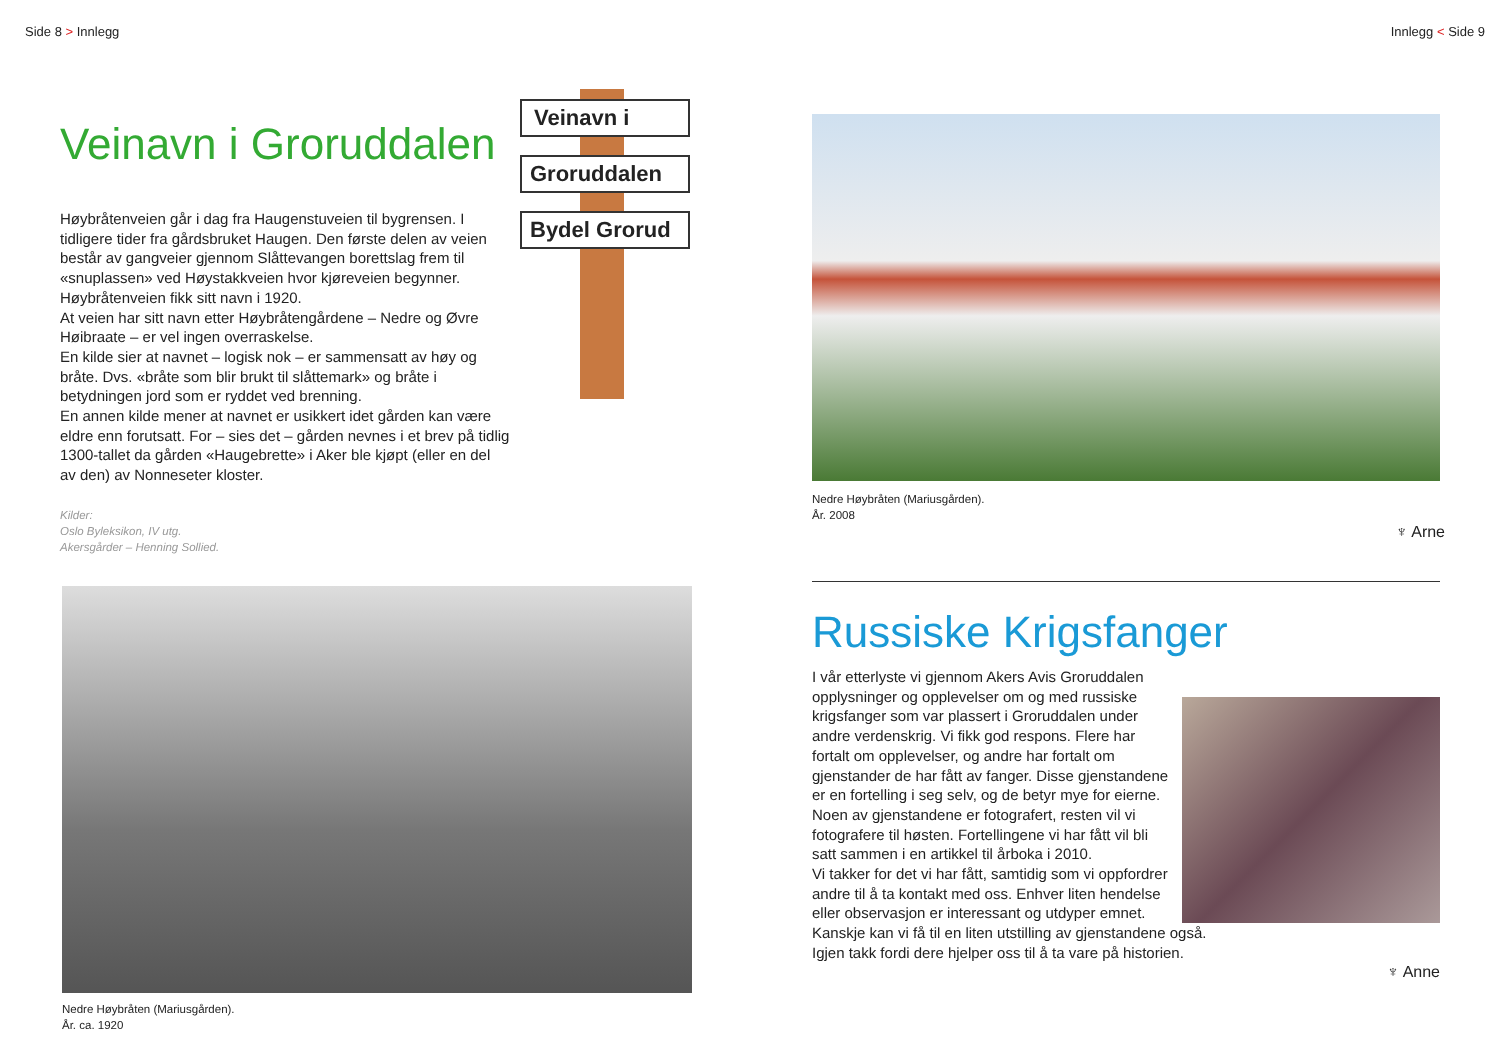Side 8 > Innlegg
Veinavn i Groruddalen
Høybråtenveien går i dag fra Haugenstuveien til bygrensen. I tidligere tider fra gårdsbruket Haugen. Den første delen av veien består av gangveier gjennom Slåttevangen borettslag frem til «snuplassen» ved Høystakkveien hvor kjøreveien begynner.
Høybråtenveien fikk sitt navn i 1920.
At veien har sitt navn etter Høybråtengårdene – Nedre og Øvre Høibraate – er vel ingen overraskelse.
En kilde sier at navnet – logisk nok – er sammensatt av høy og bråte. Dvs. «bråte som blir brukt til slåttemark» og bråte i betydningen jord som er ryddet ved brenning.
En annen kilde mener at navnet er usikkert idet gården kan være eldre enn forutsatt. For – sies det – gården nevnes i et brev på tidlig 1300-tallet da gården «Haugebrette» i Aker ble kjøpt (eller en del av den) av Nonneseter kloster.
Kilder:
Oslo Byleksikon, IV utg.
Akersgårder – Henning Sollied.
Veinavn i
Groruddalen
Bydel Grorud
Nedre Høybråten (Mariusgården).
År. ca. 1920
Innlegg < Side 9
Nedre Høybråten (Mariusgården).
År. 2008
♆ Arne
Russiske Krigsfanger
I vår etterlyste vi gjennom Akers Avis Groruddalen opplysninger og opplevelser om og med russiske krigsfanger som var plassert i Groruddalen under andre verdenskrig. Vi fikk god respons. Flere har fortalt om opplevelser, og andre har fortalt om gjenstander de har fått av fanger. Disse gjenstandene er en fortelling i seg selv, og de betyr mye for eierne. Noen av gjenstandene er fotografert, resten vil vi fotografere til høsten. Fortellingene vi har fått vil bli satt sammen i en artikkel til årboka i 2010.
Vi takker for det vi har fått, samtidig som vi oppfordrer andre til å ta kontakt med oss. Enhver liten hendelse eller observasjon er interessant og utdyper emnet. Kanskje kan vi få til en liten utstilling av gjenstandene også.
Igjen takk fordi dere hjelper oss til å ta vare på historien.
♆ Anne